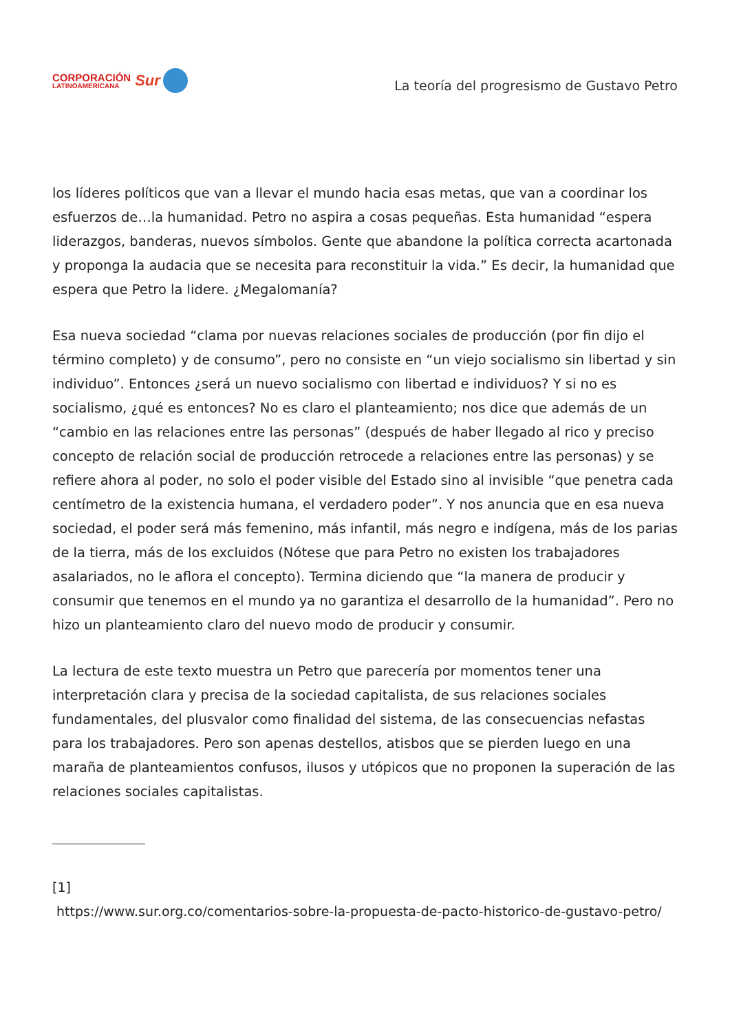CORPORACIÓN
LATINOAMERICANA
Sur
La teoría del progresismo de Gustavo Petro
los líderes políticos que van a llevar el mundo hacia esas metas, que van a coordinar los esfuerzos de…la humanidad. Petro no aspira a cosas pequeñas. Esta humanidad “espera liderazgos, banderas, nuevos símbolos. Gente que abandone la política correcta acartonada y proponga la audacia que se necesita para reconstituir la vida.” Es decir, la humanidad que espera que Petro la lidere. ¿Megalomanía?
Esa nueva sociedad “clama por nuevas relaciones sociales de producción (por fin dijo el término completo) y de consumo”, pero no consiste en “un viejo socialismo sin libertad y sin individuo”. Entonces ¿será un nuevo socialismo con libertad e individuos? Y si no es socialismo, ¿qué es entonces? No es claro el planteamiento; nos dice que además de un “cambio en las relaciones entre las personas” (después de haber llegado al rico y preciso concepto de relación social de producción retrocede a relaciones entre las personas) y se refiere ahora al poder, no solo el poder visible del Estado sino al invisible “que penetra cada centímetro de la existencia humana, el verdadero poder”. Y nos anuncia que en esa nueva sociedad, el poder será más femenino, más infantil, más negro e indígena, más de los parias de la tierra, más de los excluidos (Nótese que para Petro no existen los trabajadores asalariados, no le aflora el concepto). Termina diciendo que “la manera de producir y consumir que tenemos en el mundo ya no garantiza el desarrollo de la humanidad”. Pero no hizo un planteamiento claro del nuevo modo de producir y consumir.
La lectura de este texto muestra un Petro que parecería por momentos tener una interpretación clara y precisa de la sociedad capitalista, de sus relaciones sociales fundamentales, del plusvalor como finalidad del sistema, de las consecuencias nefastas para los trabajadores. Pero son apenas destellos, atisbos que se pierden luego en una maraña de planteamientos confusos, ilusos y utópicos que no proponen la superación de las relaciones sociales capitalistas.
[1]
https://www.sur.org.co/comentarios-sobre-la-propuesta-de-pacto-historico-de-gustavo-petro/